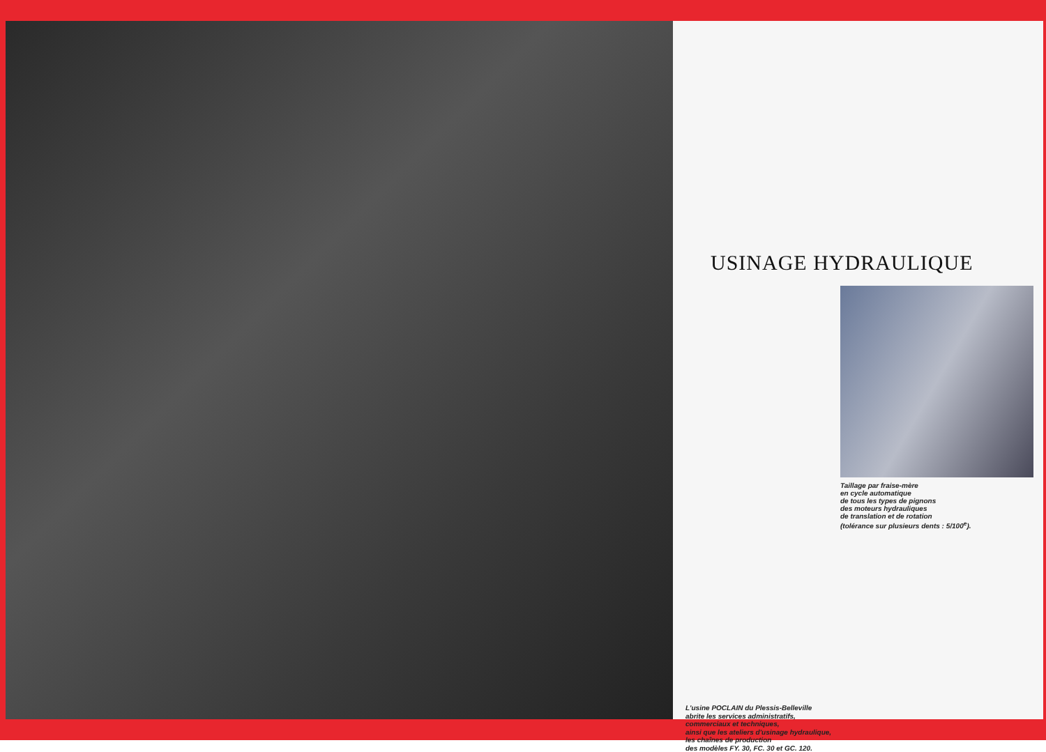USINAGE HYDRAULIQUE
Taillage par fraise-mère
en cycle automatique
de tous les types de pignons
des moteurs hydrauliques
de translation et de rotation
(tolérance sur plusieurs dents : 5/100<sup>e</sup>).
L'usine POCLAIN du Plessis-Belleville
abrite les services administratifs,
commerciaux et techniques,
ainsi que les ateliers d'usinage hydraulique,
les chaînes de production
des modèles FY. 30, FC. 30 et GC. 120.